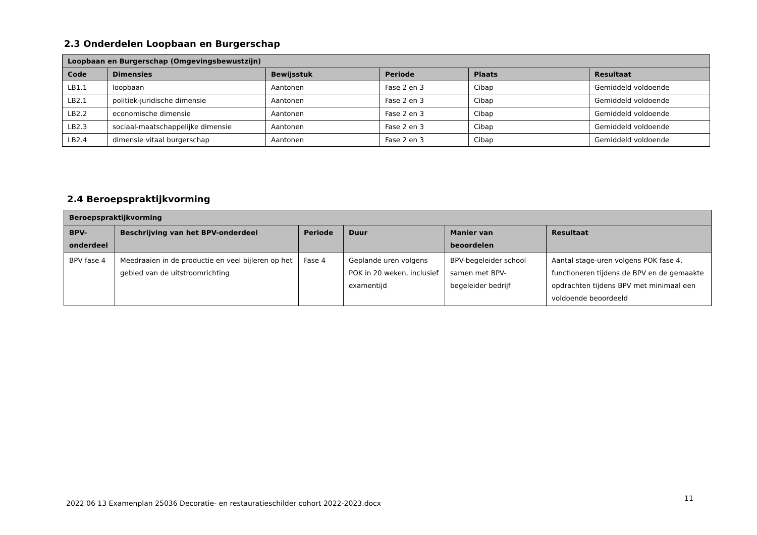2.3 Onderdelen Loopbaan en Burgerschap
| Loopbaan en Burgerschap (Omgevingsbewustzijn) | | | | | |
| --- | --- | --- | --- | --- | --- |
| Code | Dimensies | Bewijsstuk | Periode | Plaats | Resultaat |
| LB1.1 | loopbaan | Aantonen | Fase 2 en 3 | Cibap | Gemiddeld voldoende |
| LB2.1 | politiek-juridische dimensie | Aantonen | Fase 2 en 3 | Cibap | Gemiddeld voldoende |
| LB2.2 | economische dimensie | Aantonen | Fase 2 en 3 | Cibap | Gemiddeld voldoende |
| LB2.3 | sociaal-maatschappelijke dimensie | Aantonen | Fase 2 en 3 | Cibap | Gemiddeld voldoende |
| LB2.4 | dimensie vitaal burgerschap | Aantonen | Fase 2 en 3 | Cibap | Gemiddeld voldoende |
2.4 Beroepspraktijkvorming
| Beroepspraktijkvorming | | | | | |
| --- | --- | --- | --- | --- | --- |
| BPV- onderdeel | Beschrijving van het BPV-onderdeel | Periode | Duur | Manier van beoordelen | Resultaat |
| BPV fase 4 | Meedraaien in de productie en veel bijleren op het gebied van de uitstroomrichting | Fase 4 | Geplande uren volgens POK in 20 weken, inclusief examentijd | BPV-begeleider school samen met BPV-begeleider bedrijf | Aantal stage-uren volgens POK fase 4, functioneren tijdens de BPV en de gemaakte opdrachten tijdens BPV met minimaal een voldoende beoordeeld |
2022 06 13 Examenplan 25036 Decoratie- en restauratieschilder cohort 2022-2023.docx
11